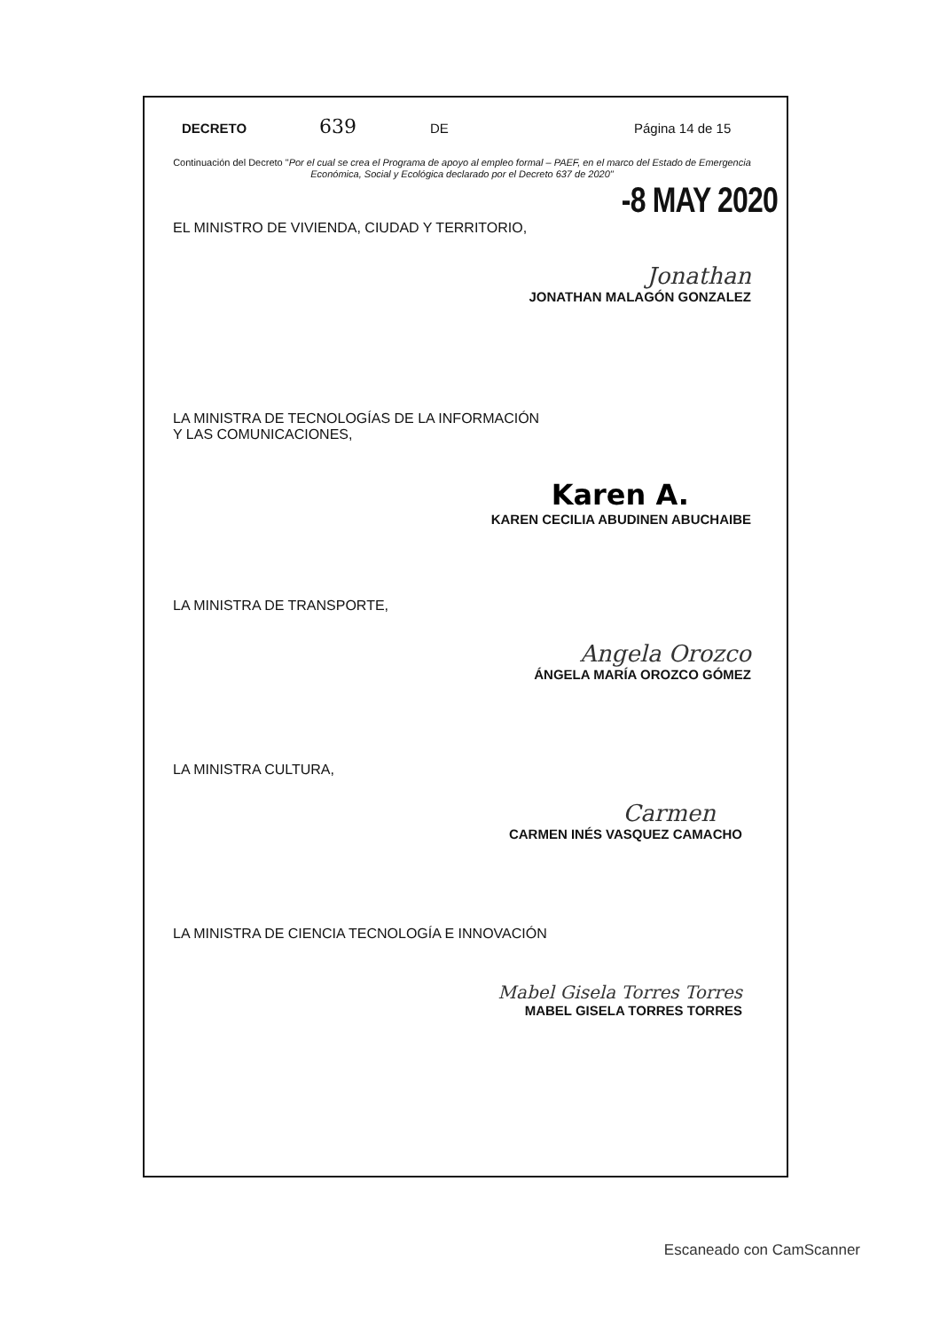DECRETO 639 DE Página 14 de 15
Continuación del Decreto "Por el cual se crea el Programa de apoyo al empleo formal – PAEF, en el marco del Estado de Emergencia Económica, Social y Ecológica declarado por el Decreto 637 de 2020"
-8 MAY 2020
EL MINISTRO DE VIVIENDA, CIUDAD Y TERRITORIO,
Jonathan
JONATHAN MALAGÓN GONZALEZ
LA MINISTRA DE TECNOLOGÍAS DE LA INFORMACIÓN
Y LAS COMUNICACIONES,
Karen A.
KAREN CECILIA ABUDINEN ABUCHAIBE
LA MINISTRA DE TRANSPORTE,
Angela Orozco
ÁNGELA MARÍA OROZCO GÓMEZ
LA MINISTRA CULTURA,
Carmen
CARMEN INÉS VASQUEZ CAMACHO
LA MINISTRA DE CIENCIA TECNOLOGÍA E INNOVACIÓN
Mabel Gisela Torres Torres
MABEL GISELA TORRES TORRES
Escaneado con CamScanner